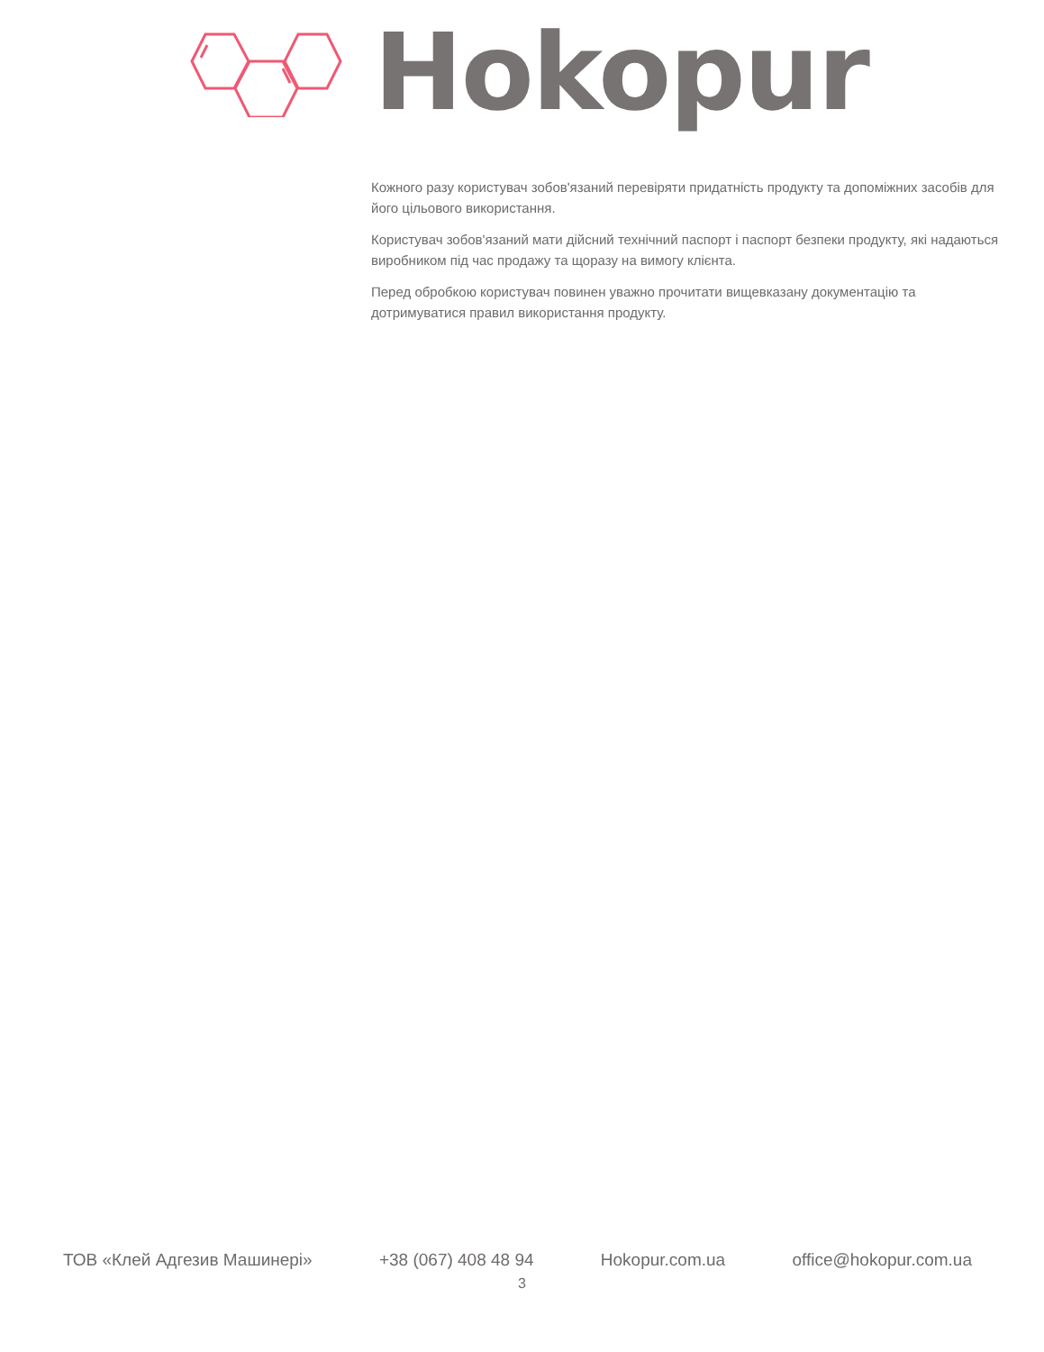Hokopur
Кожного разу користувач зобов'язаний перевіряти придатність продукту та допоміжних засобів для його цільового використання.
Користувач зобов'язаний мати дійсний технічний паспорт і паспорт безпеки продукту, які надаються виробником під час продажу та щоразу на вимогу клієнта.
Перед обробкою користувач повинен уважно прочитати вищевказану документацію та дотримуватися правил використання продукту.
ТОВ «Клей Адгезив Машинері» +38 (067) 408 48 94 Hokopur.com.ua office@hokopur.com.ua
3